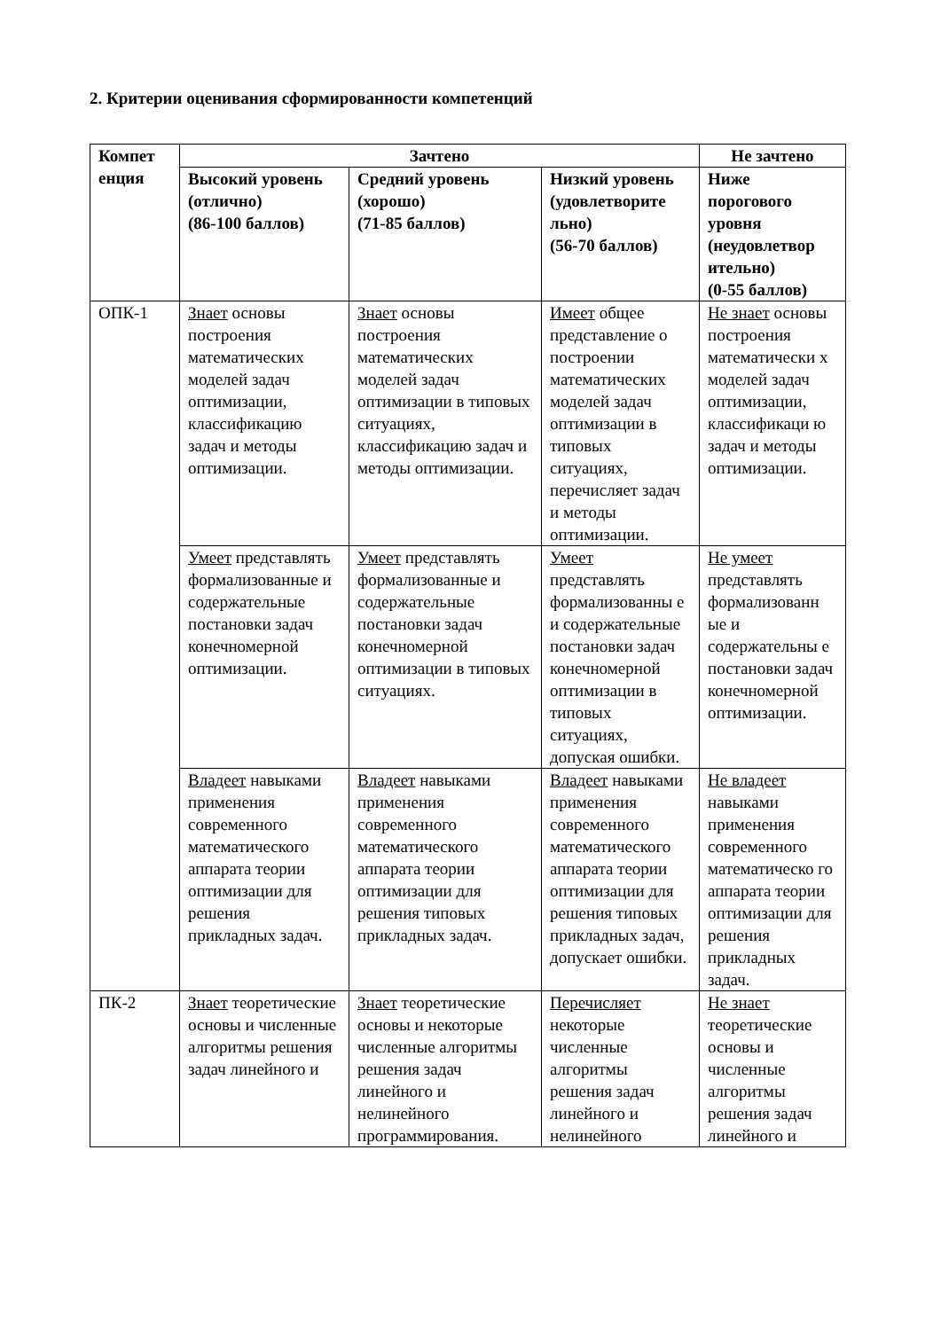2. Критерии оценивания сформированности компетенций
| Компет енция | Зачтено | | | Не зачтено |
| --- | --- | --- | --- | --- |
| | Высокий уровень (отлично) (86-100 баллов) | Средний уровень (хорошо) (71-85 баллов) | Низкий уровень (удовлетворите льно) (56-70 баллов) | Ниже порогового уровня (неудовлетвор ительно) (0-55 баллов) |
| ОПК-1 | Знает основы построения математических моделей задач оптимизации, классификацию задач и методы оптимизации. | Знает основы построения математических моделей задач оптимизации в типовых ситуациях, классификацию задач и методы оптимизации. | Имеет общее представление о построении математических моделей задач оптимизации в типовых ситуациях, перечисляет задач и методы оптимизации. | Не знает основы построения математически х моделей задач оптимизации, классификаци ю задач и методы оптимизации. |
| | Умеет представлять формализованные и содержательные постановки задач конечномерной оптимизации. | Умеет представлять формализованные и содержательные постановки задач конечномерной оптимизации в типовых ситуациях. | Умеет представлять формализованны е и содержательные постановки задач конечномерной оптимизации в типовых ситуациях, допуская ошибки. | Не умеет представлять формализованн ые и содержательны е постановки задач конечномерной оптимизации. |
| | Владеет навыками применения современного математического аппарата теории оптимизации для решения прикладных задач. | Владеет навыками применения современного математического аппарата теории оптимизации для решения типовых прикладных задач. | Владеет навыками применения современного математического аппарата теории оптимизации для решения типовых прикладных задач, допускает ошибки. | Не владеет навыками применения современного математическо го аппарата теории оптимизации для решения прикладных задач. |
| ПК-2 | Знает теоретические основы и численные алгоритмы решения задач линейного и | Знает теоретические основы и некоторые численные алгоритмы решения задач линейного и нелинейного программирования. | Перечисляет некоторые численные алгоритмы решения задач линейного и нелинейного | Не знает теоретические основы и численные алгоритмы решения задач линейного и |